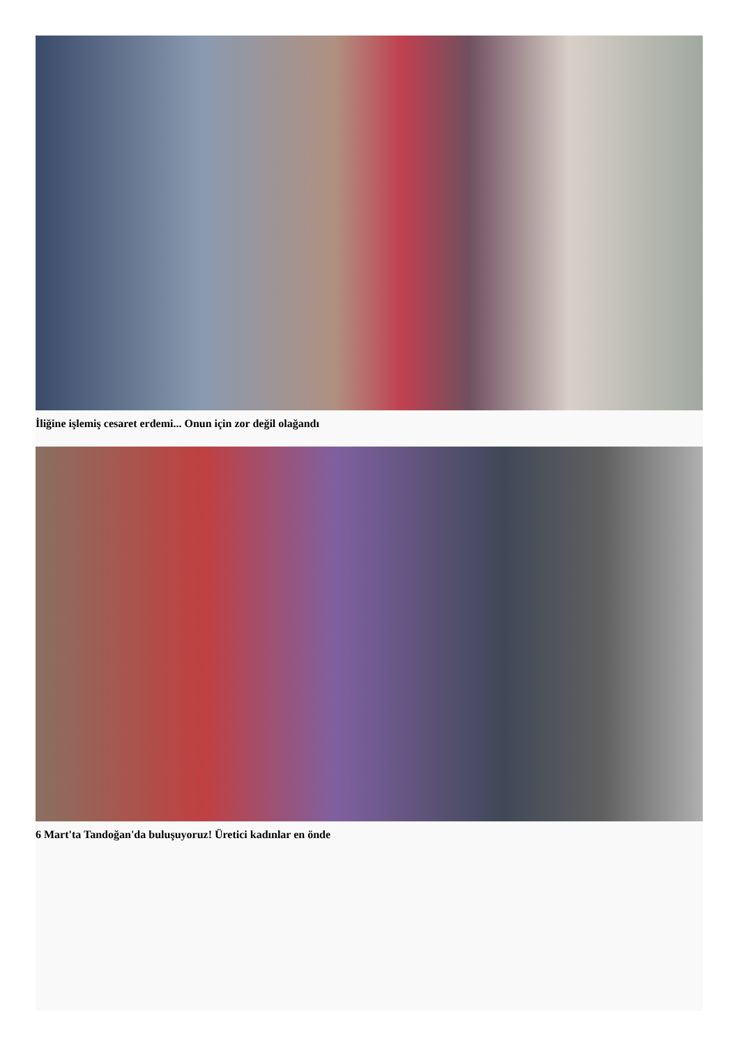İliğine işlemiş cesaret erdemi... Onun için zor değil olağandı
6 Mart'ta Tandoğan'da buluşuyoruz! Üretici kadınlar en önde